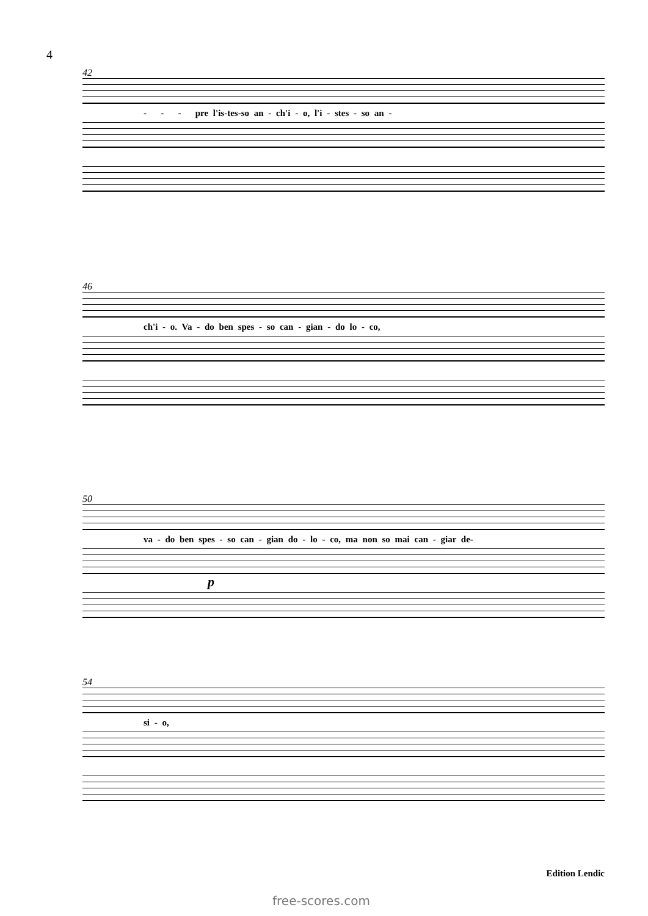4
42
- - - pre l'is-tes-so an - ch'i - o, l'i - stes - so an -
46
ch'i - o. Va - do ben spes - so can - gian - do lo - co,
50
va - do ben spes - so can - gian do - lo - co, ma non so mai can - giar de-
p
54
si - o,
Edition Lendic
free-scores.com